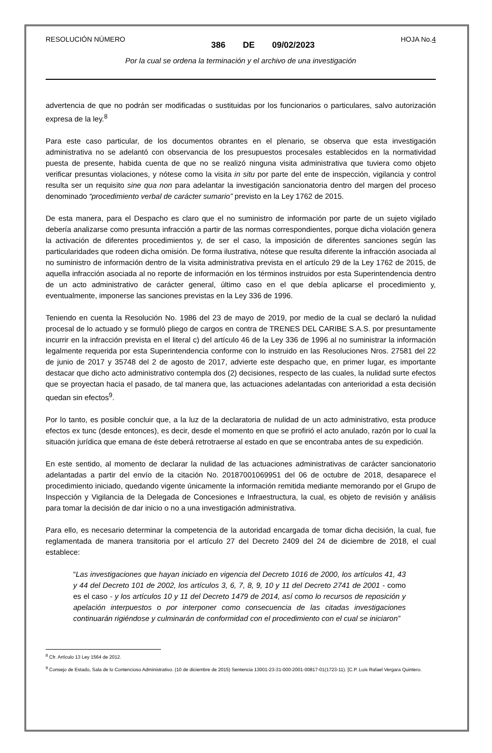RESOLUCIÓN NÚMERO 386 DE 09/02/2023 HOJA No.4
Por la cual se ordena la terminación y el archivo de una investigación
advertencia de que no podrán ser modificadas o sustituidas por los funcionarios o particulares, salvo autorización expresa de la ley.<sup>8</sup>
Para este caso particular, de los documentos obrantes en el plenario, se observa que esta investigación administrativa no se adelantó con observancia de los presupuestos procesales establecidos en la normatividad puesta de presente, habida cuenta de que no se realizó ninguna visita administrativa que tuviera como objeto verificar presuntas violaciones, y nótese como la visita in situ por parte del ente de inspección, vigilancia y control resulta ser un requisito sine qua non para adelantar la investigación sancionatoria dentro del margen del proceso denominado “procedimiento verbal de carácter sumario” previsto en la Ley 1762 de 2015.
De esta manera, para el Despacho es claro que el no suministro de información por parte de un sujeto vigilado debería analizarse como presunta infracción a partir de las normas correspondientes, porque dicha violación genera la activación de diferentes procedimientos y, de ser el caso, la imposición de diferentes sanciones según las particularidades que rodeen dicha omisión. De forma ilustrativa, nótese que resulta diferente la infracción asociada al no suministro de información dentro de la visita administrativa prevista en el artículo 29 de la Ley 1762 de 2015, de aquella infracción asociada al no reporte de información en los términos instruidos por esta Superintendencia dentro de un acto administrativo de carácter general, último caso en el que debía aplicarse el procedimiento y, eventualmente, imponerse las sanciones previstas en la Ley 336 de 1996.
Teniendo en cuenta la Resolución No. 1986 del 23 de mayo de 2019, por medio de la cual se declaró la nulidad procesal de lo actuado y se formuló pliego de cargos en contra de TRENES DEL CARIBE S.A.S. por presuntamente incurrir en la infracción prevista en el literal c) del artículo 46 de la Ley 336 de 1996 al no suministrar la información legalmente requerida por esta Superintendencia conforme con lo instruido en las Resoluciones Nros. 27581 del 22 de junio de 2017 y 35748 del 2 de agosto de 2017, advierte este despacho que, en primer lugar, es importante destacar que dicho acto administrativo contempla dos (2) decisiones, respecto de las cuales, la nulidad surte efectos que se proyectan hacia el pasado, de tal manera que, las actuaciones adelantadas con anterioridad a esta decisión quedan sin efectos<sup>9</sup>.
Por lo tanto, es posible concluir que, a la luz de la declaratoria de nulidad de un acto administrativo, esta produce efectos ex tunc (desde entonces), es decir, desde el momento en que se profirió el acto anulado, razón por lo cual la situación jurídica que emana de éste deberá retrotraerse al estado en que se encontraba antes de su expedición.
En este sentido, al momento de declarar la nulidad de las actuaciones administrativas de carácter sancionatorio adelantadas a partir del envío de la citación No. 20187001069951 del 06 de octubre de 2018, desaparece el procedimiento iniciado, quedando vigente únicamente la información remitida mediante memorando por el Grupo de Inspección y Vigilancia de la Delegada de Concesiones e Infraestructura, la cual, es objeto de revisión y análisis para tomar la decisión de dar inicio o no a una investigación administrativa.
Para ello, es necesario determinar la competencia de la autoridad encargada de tomar dicha decisión, la cual, fue reglamentada de manera transitoria por el artículo 27 del Decreto 2409 del 24 de diciembre de 2018, el cual establece:
“Las investigaciones que hayan iniciado en vigencia del Decreto 1016 de 2000, los artículos 41, 43 y 44 del Decreto 101 de 2002, los artículos 3, 6, 7, 8, 9, 10 y 11 del Decreto 2741 de 2001 - como es el caso - y los artículos 10 y 11 del Decreto 1479 de 2014, así como lo recursos de reposición y apelación interpuestos o por interponer como consecuencia de las citadas investigaciones continuarán rigiéndose y culminarán de conformidad con el procedimiento con el cual se iniciaron”
<sup>8</sup> Cfr. Artículo 13 Ley 1564 de 2012.
<sup>9</sup> Consejo de Estado, Sala de lo Contencioso Administrativo. (10 de diciembre de 2015) Sentencia 13001-23-31-000-2001-00817-01(1723-11). [C.P. Luis Rafael Vergara Quintero.